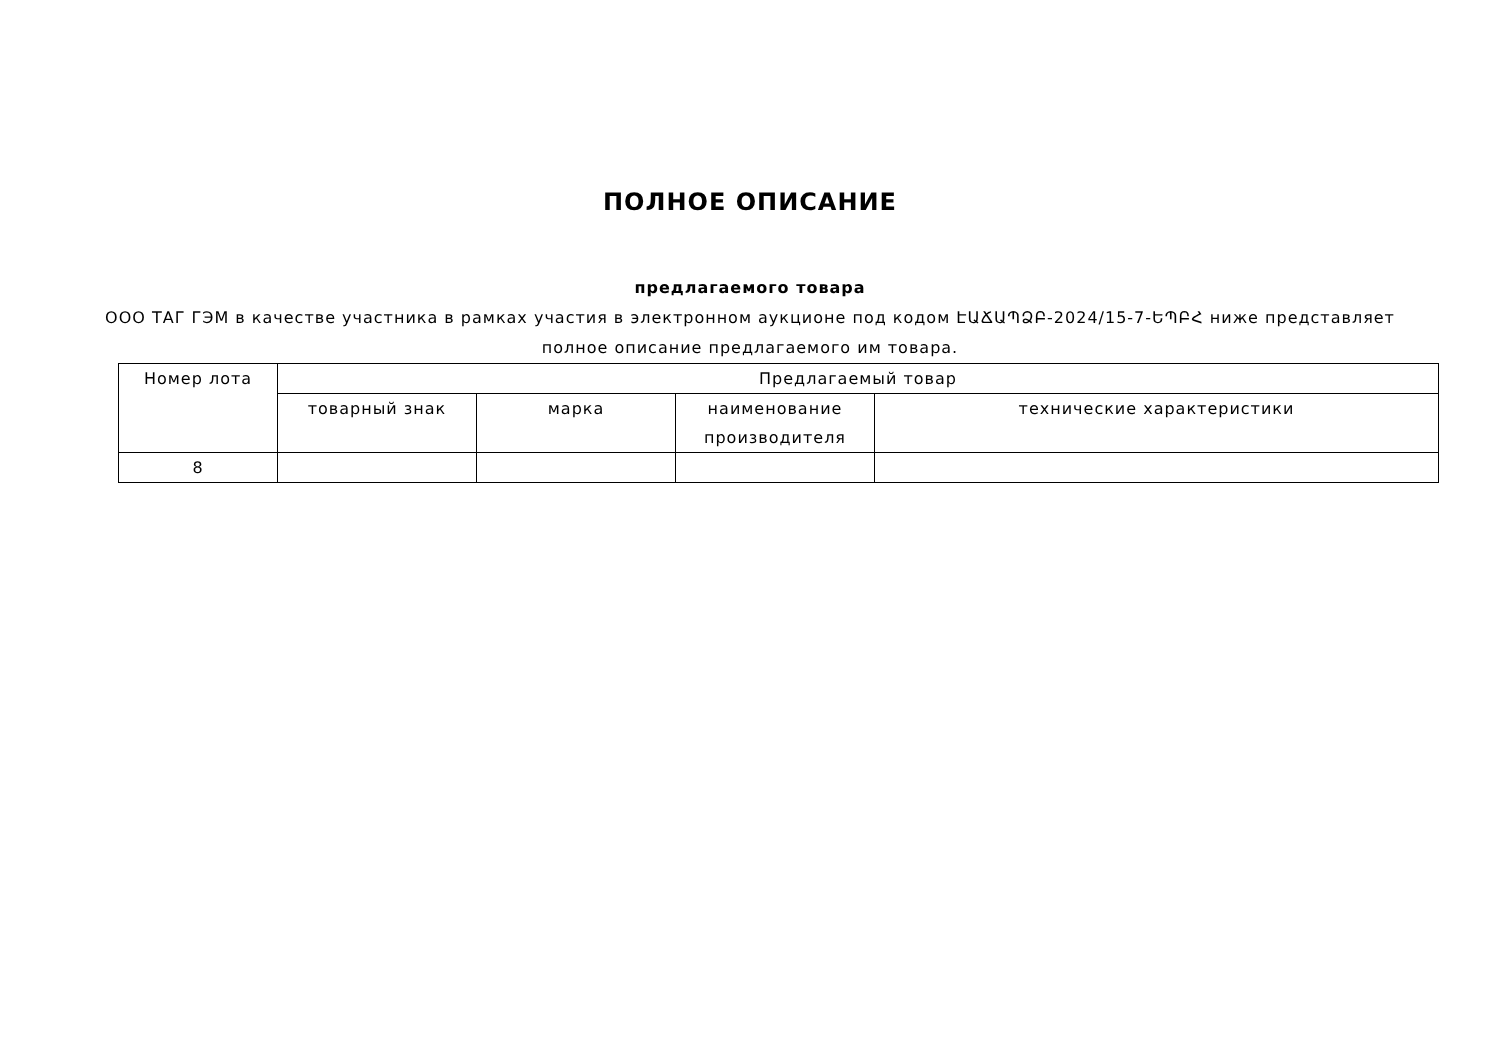ПОЛНОЕ ОПИСАНИЕ
предлагаемого товара
ООО ТАГ ГЭМ в качестве участника в рамках участия в электронном аукционе под кодом ԷԱՃԱՊՁԲ-2024/15-7-ԵՊԲՀ ниже представляет полное описание предлагаемого им товара.
| Номер лота | Предлагаемый товар | | | |
| --- | --- | --- | --- | --- |
| | товарный знак | марка | наименование производителя | технические характеристики |
| 8 | | | | |